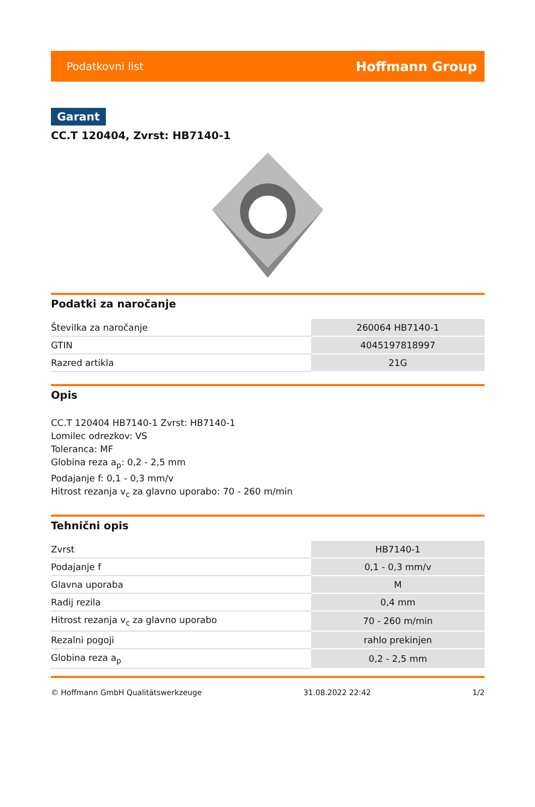Podatkovni list Hoffmann Group
Garant
CC.T 120404, Zvrst: HB7140-1
Podatki za naročanje
| Številka za naročanje | 260064 HB7140-1 |
| GTIN | 4045197818997 |
| Razred artikla | 21G |
Opis
CC.T 120404 HB7140-1 Zvrst: HB7140-1
Lomilec odrezkov: VS
Toleranca: MF
Globina reza a<sub>p</sub>: 0,2 - 2,5 mm
Podajanje f: 0,1 - 0,3 mm/v
Hitrost rezanja v<sub>c</sub> za glavno uporabo: 70 - 260 m/min
Tehnični opis
| Zvrst | HB7140-1 |
| Podajanje f | 0,1 - 0,3 mm/v |
| Glavna uporaba | M |
| Radij rezila | 0,4 mm |
| Hitrost rezanja v<sub>c</sub> za glavno uporabo | 70 - 260 m/min |
| Rezalni pogoji | rahlo prekinjen |
| Globina reza a<sub>p</sub> | 0,2 - 2,5 mm |
© Hoffmann GmbH Qualitätswerkzeuge 31.08.2022 22:42 1/2